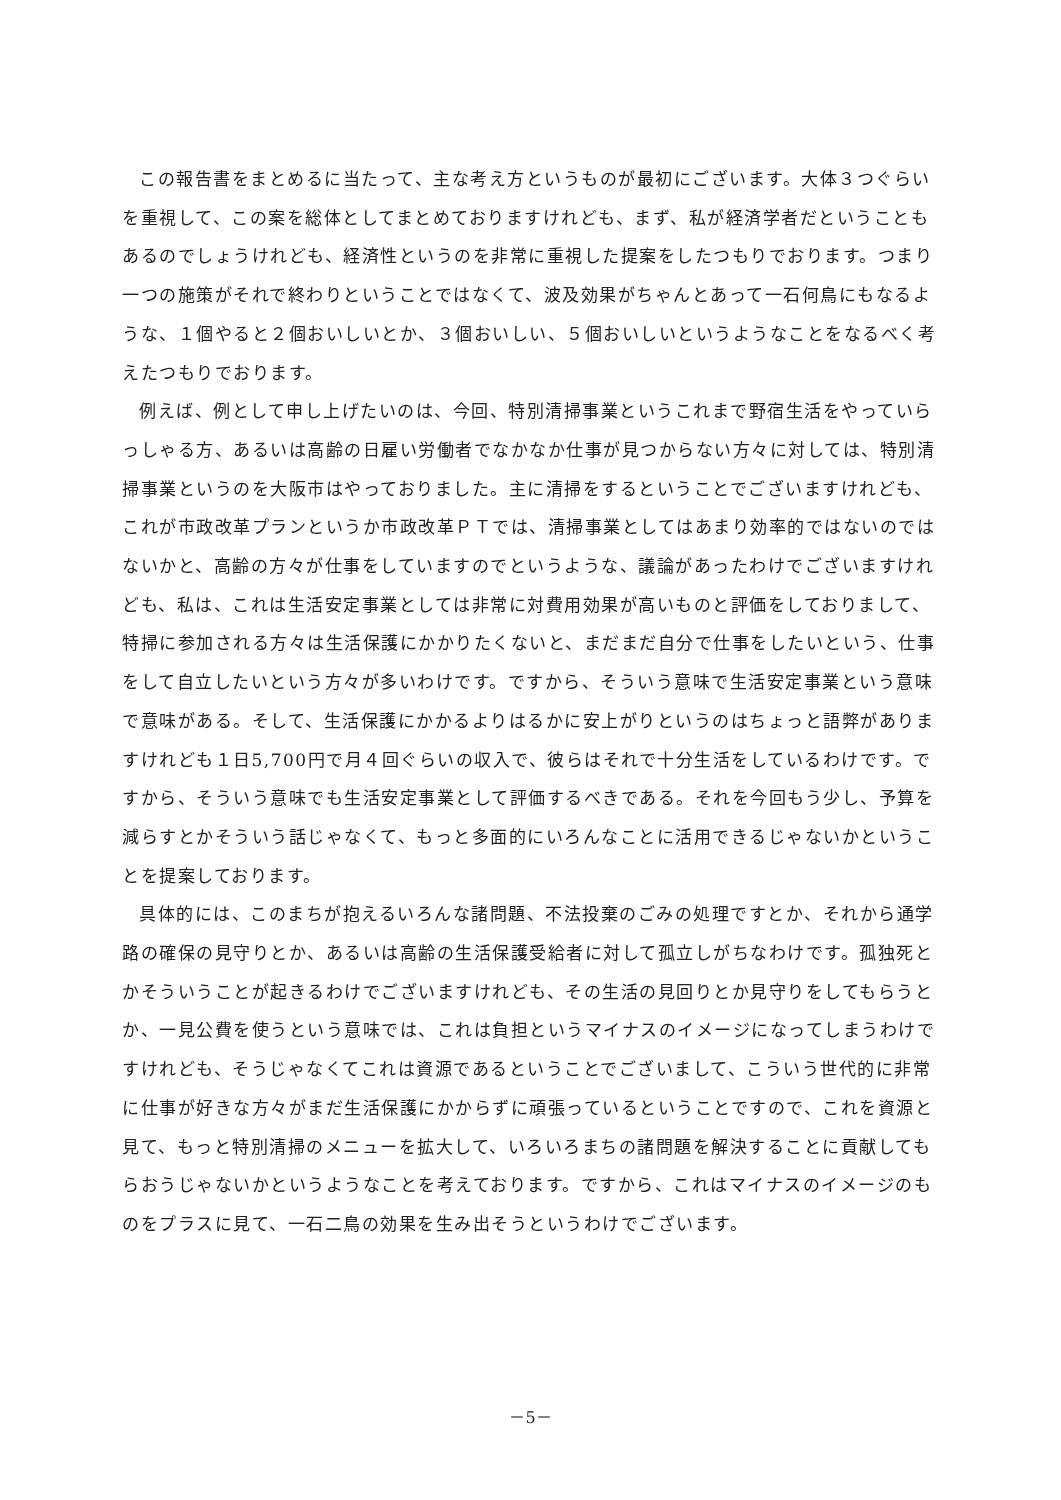この報告書をまとめるに当たって、主な考え方というものが最初にございます。大体３つぐらいを重視して、この案を総体としてまとめておりますけれども、まず、私が経済学者だということもあるのでしょうけれども、経済性というのを非常に重視した提案をしたつもりでおります。つまり一つの施策がそれで終わりということではなくて、波及効果がちゃんとあって一石何鳥にもなるような、１個やると２個おいしいとか、３個おいしい、５個おいしいというようなことをなるべく考えたつもりでおります。
例えば、例として申し上げたいのは、今回、特別清掃事業というこれまで野宿生活をやっていらっしゃる方、あるいは高齢の日雇い労働者でなかなか仕事が見つからない方々に対しては、特別清掃事業というのを大阪市はやっておりました。主に清掃をするということでございますけれども、これが市政改革プランというか市政改革ＰＴでは、清掃事業としてはあまり効率的ではないのではないかと、高齢の方々が仕事をしていますのでというような、議論があったわけでございますけれども、私は、これは生活安定事業としては非常に対費用効果が高いものと評価をしておりまして、特掃に参加される方々は生活保護にかかりたくないと、まだまだ自分で仕事をしたいという、仕事をして自立したいという方々が多いわけです。ですから、そういう意味で生活安定事業という意味で意味がある。そして、生活保護にかかるよりはるかに安上がりというのはちょっと語弊がありますけれども１日5,700円で月４回ぐらいの収入で、彼らはそれで十分生活をしているわけです。ですから、そういう意味でも生活安定事業として評価するべきである。それを今回もう少し、予算を減らすとかそういう話じゃなくて、もっと多面的にいろんなことに活用できるじゃないかということを提案しております。
具体的には、このまちが抱えるいろんな諸問題、不法投棄のごみの処理ですとか、それから通学路の確保の見守りとか、あるいは高齢の生活保護受給者に対して孤立しがちなわけです。孤独死とかそういうことが起きるわけでございますけれども、その生活の見回りとか見守りをしてもらうとか、一見公費を使うという意味では、これは負担というマイナスのイメージになってしまうわけですけれども、そうじゃなくてこれは資源であるということでございまして、こういう世代的に非常に仕事が好きな方々がまだ生活保護にかからずに頑張っているということですので、これを資源と見て、もっと特別清掃のメニューを拡大して、いろいろまちの諸問題を解決することに貢献してもらおうじゃないかというようなことを考えております。ですから、これはマイナスのイメージのものをプラスに見て、一石二鳥の効果を生み出そうというわけでございます。
－5－